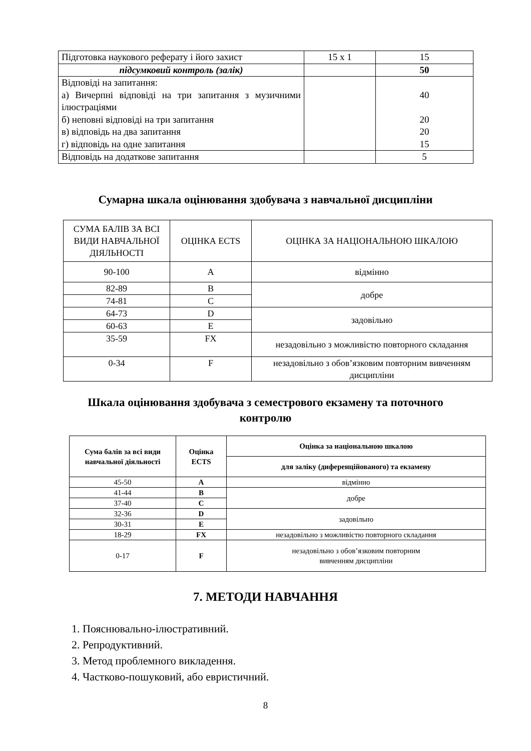| Підготовка наукового реферату і його захист | 15 x 1 | 15 |
| підсумковий контроль (залік) | | 50 |
| Відповіді на запитання: а) Вичерпні відповіді на три запитання з музичними ілюстраціями б) неповні відповіді на три запитання в) відповідь на два запитання г) відповідь на одне запитання | | 40 20 20 15 |
| Відповідь на додаткове запитання | | 5 |
Сумарна шкала оцінювання здобувача з навчальної дисципліни
| СУМА БАЛІВ ЗА ВСІ ВИДИ НАВЧАЛЬНОЇ ДІЯЛЬНОСТІ | ОЦІНКА ECTS | ОЦІНКА ЗА НАЦІОНАЛЬНОЮ ШКАЛОЮ |
| 90-100 | A | відмінно |
| 82-89 | B | добре |
| 74-81 | C | |
| 64-73 | D | задовільно |
| 60-63 | E | |
| 35-59 | FX | незадовільно з можливістю повторного складання |
| 0-34 | F | незадовільно з обов’язковим повторним вивченням дисципліни |
Шкала оцінювання здобувача з семестрового екзамену та поточного
контролю
| Сума балів за всі види навчальної діяльності | Оцінка ECTS | Оцінка за національною шкалою |
| --- | --- | --- |
| | | для заліку (диференційованого) та екзамену |
| 45-50 | A | відмінно |
| 41-44 | B | добре |
| 37-40 | C | |
| 32-36 | D | задовільно |
| 30-31 | E | |
| 18-29 | FX | незадовільно з можливістю повторного складання |
| 0-17 | F | незадовільно з обов’язковим повторним вивченням дисципліни |
7. МЕТОДИ НАВЧАННЯ
1. Пояснювально-ілюстративний.
2. Репродуктивний.
3. Метод проблемного викладення.
4. Частково-пошуковий, або евристичний.
8